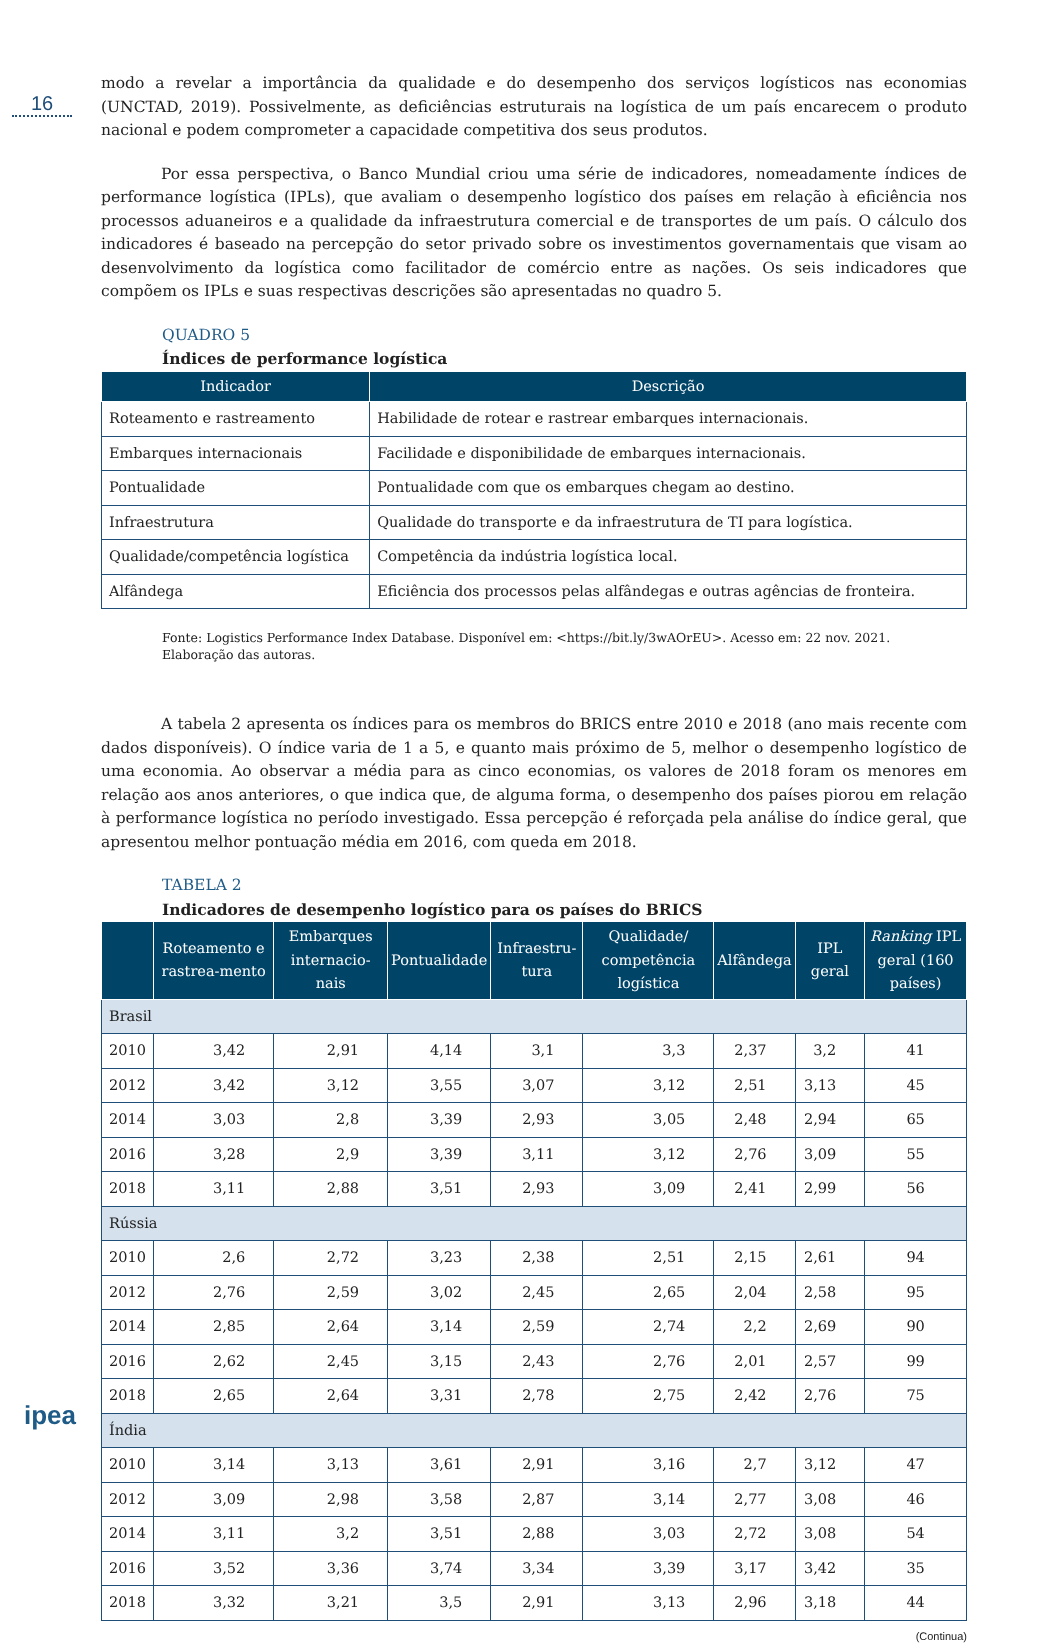16
modo a revelar a importância da qualidade e do desempenho dos serviços logísticos nas economias (UNCTAD, 2019). Possivelmente, as deficiências estruturais na logística de um país encarecem o produto nacional e podem comprometer a capacidade competitiva dos seus produtos.
Por essa perspectiva, o Banco Mundial criou uma série de indicadores, nomeadamente índices de performance logística (IPLs), que avaliam o desempenho logístico dos países em relação à eficiência nos processos aduaneiros e a qualidade da infraestrutura comercial e de transportes de um país. O cálculo dos indicadores é baseado na percepção do setor privado sobre os investimentos governamentais que visam ao desenvolvimento da logística como facilitador de comércio entre as nações. Os seis indicadores que compõem os IPLs e suas respectivas descrições são apresentadas no quadro 5.
QUADRO 5
Índices de performance logística
| Indicador | Descrição |
| --- | --- |
| Roteamento e rastreamento | Habilidade de rotear e rastrear embarques internacionais. |
| Embarques internacionais | Facilidade e disponibilidade de embarques internacionais. |
| Pontualidade | Pontualidade com que os embarques chegam ao destino. |
| Infraestrutura | Qualidade do transporte e da infraestrutura de TI para logística. |
| Qualidade/competência logística | Competência da indústria logística local. |
| Alfândega | Eficiência dos processos pelas alfândegas e outras agências de fronteira. |
Fonte: Logistics Performance Index Database. Disponível em: <https://bit.ly/3wAOrEU>. Acesso em: 22 nov. 2021.
Elaboração das autoras.
A tabela 2 apresenta os índices para os membros do BRICS entre 2010 e 2018 (ano mais recente com dados disponíveis). O índice varia de 1 a 5, e quanto mais próximo de 5, melhor o desempenho logístico de uma economia. Ao observar a média para as cinco economias, os valores de 2018 foram os menores em relação aos anos anteriores, o que indica que, de alguma forma, o desempenho dos países piorou em relação à performance logística no período investigado. Essa percepção é reforçada pela análise do índice geral, que apresentou melhor pontuação média em 2016, com queda em 2018.
TABELA 2
Indicadores de desempenho logístico para os países do BRICS
| | Roteamento e rastrea-mento | Embarques internacio-nais | Pontualidade | Infraestru-tura | Qualidade/ competência logística | Alfândega | IPL geral | Ranking IPL geral (160 países) |
| --- | --- | --- | --- | --- | --- | --- | --- | --- |
| Brasil | | | | | | | | |
| 2010 | 3,42 | 2,91 | 4,14 | 3,1 | 3,3 | 2,37 | 3,2 | 41 |
| 2012 | 3,42 | 3,12 | 3,55 | 3,07 | 3,12 | 2,51 | 3,13 | 45 |
| 2014 | 3,03 | 2,8 | 3,39 | 2,93 | 3,05 | 2,48 | 2,94 | 65 |
| 2016 | 3,28 | 2,9 | 3,39 | 3,11 | 3,12 | 2,76 | 3,09 | 55 |
| 2018 | 3,11 | 2,88 | 3,51 | 2,93 | 3,09 | 2,41 | 2,99 | 56 |
| Rússia | | | | | | | | |
| 2010 | 2,6 | 2,72 | 3,23 | 2,38 | 2,51 | 2,15 | 2,61 | 94 |
| 2012 | 2,76 | 2,59 | 3,02 | 2,45 | 2,65 | 2,04 | 2,58 | 95 |
| 2014 | 2,85 | 2,64 | 3,14 | 2,59 | 2,74 | 2,2 | 2,69 | 90 |
| 2016 | 2,62 | 2,45 | 3,15 | 2,43 | 2,76 | 2,01 | 2,57 | 99 |
| 2018 | 2,65 | 2,64 | 3,31 | 2,78 | 2,75 | 2,42 | 2,76 | 75 |
| Índia | | | | | | | | |
| 2010 | 3,14 | 3,13 | 3,61 | 2,91 | 3,16 | 2,7 | 3,12 | 47 |
| 2012 | 3,09 | 2,98 | 3,58 | 2,87 | 3,14 | 2,77 | 3,08 | 46 |
| 2014 | 3,11 | 3,2 | 3,51 | 2,88 | 3,03 | 2,72 | 3,08 | 54 |
| 2016 | 3,52 | 3,36 | 3,74 | 3,34 | 3,39 | 3,17 | 3,42 | 35 |
| 2018 | 3,32 | 3,21 | 3,5 | 2,91 | 3,13 | 2,96 | 3,18 | 44 |
(Continua)
ipea